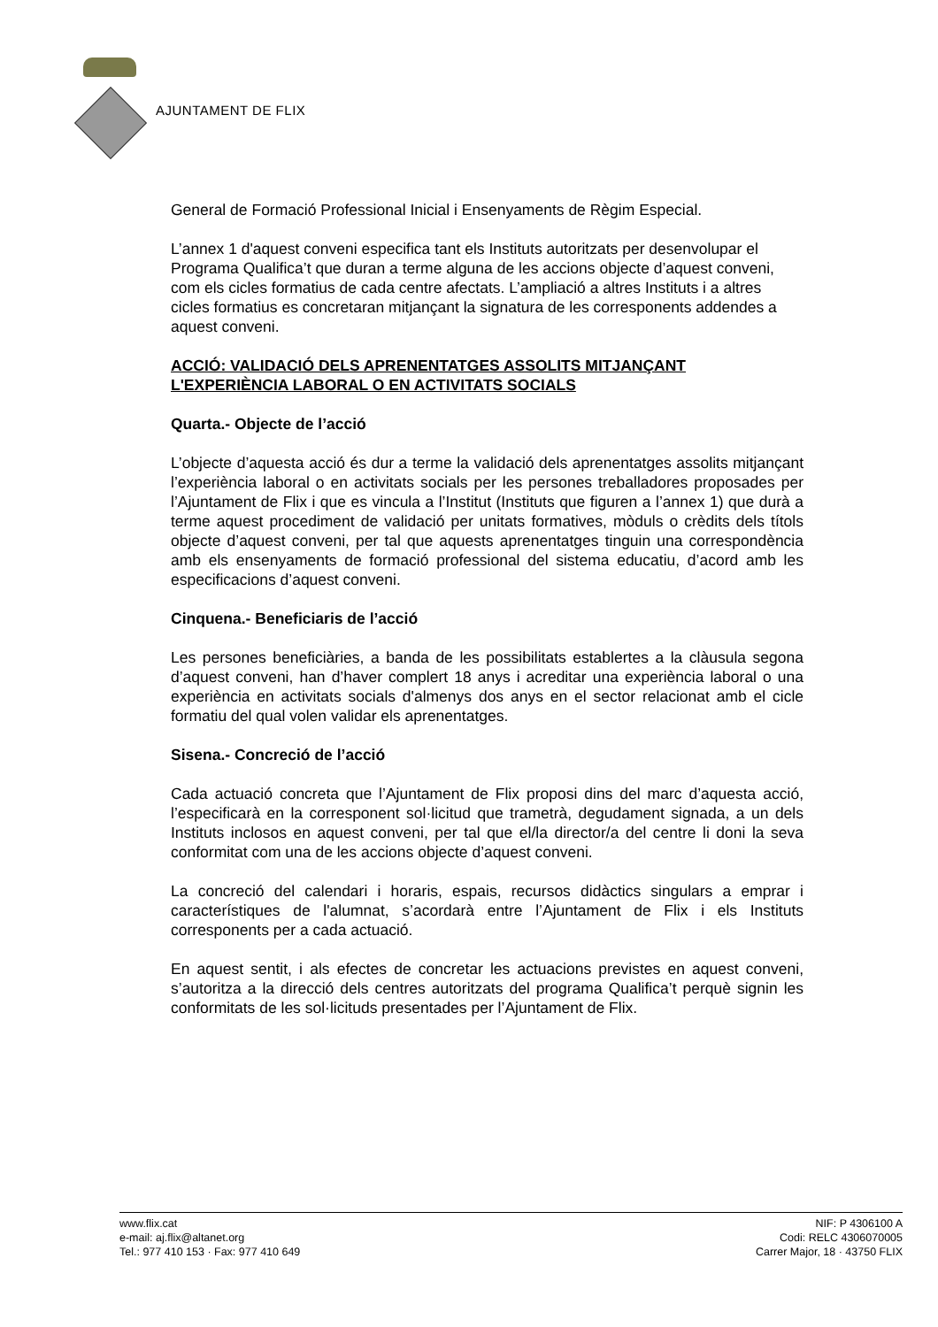AJUNTAMENT DE FLIX
General de Formació Professional Inicial i Ensenyaments de Règim Especial.
L’annex 1 d'aquest conveni especifica tant els Instituts autoritzats per desenvolupar el Programa Qualifica’t que duran a terme alguna de les accions objecte d’aquest conveni, com els cicles formatius de cada centre afectats. L’ampliació a altres Instituts i a altres cicles formatius es concretaran mitjançant la signatura de les corresponents addendes a aquest conveni.
ACCIÓ: VALIDACIÓ DELS APRENENTATGES ASSOLITS MITJANÇANT L'EXPERIÈNCIA LABORAL O EN ACTIVITATS SOCIALS
Quarta.- Objecte de l’acció
L’objecte d’aquesta acció és dur a terme la validació dels aprenentatges assolits mitjançant l’experiència laboral o en activitats socials per les persones treballadores proposades per l’Ajuntament de Flix i que es vincula a l’Institut (Instituts que figuren a l’annex 1) que durà a terme aquest procediment de validació per unitats formatives, mòduls o crèdits dels títols objecte d’aquest conveni, per tal que aquests aprenentatges tinguin una correspondència amb els ensenyaments de formació professional del sistema educatiu, d’acord amb les especificacions d’aquest conveni.
Cinquena.- Beneficiaris de l’acció
Les persones beneficiàries, a banda de les possibilitats establertes a la clàusula segona d’aquest conveni, han d’haver complert 18 anys i acreditar una experiència laboral o una experiència en activitats socials d'almenys dos anys en el sector relacionat amb el cicle formatiu del qual volen validar els aprenentatges.
Sisena.- Concreció de l’acció
Cada actuació concreta que l’Ajuntament de Flix proposi dins del marc d’aquesta acció, l’especificarà en la corresponent sol·licitud que trametrà, degudament signada, a un dels Instituts inclosos en aquest conveni, per tal que el/la director/a del centre li doni la seva conformitat com una de les accions objecte d’aquest conveni.
La concreció del calendari i horaris, espais, recursos didàctics singulars a emprar i característiques de l'alumnat, s’acordarà entre l’Ajuntament de Flix i els Instituts corresponents per a cada actuació.
En aquest sentit, i als efectes de concretar les actuacions previstes en aquest conveni, s’autoritza a la direcció dels centres autoritzats del programa Qualifica’t perquè signin les conformitats de les sol·licituds presentades per l’Ajuntament de Flix.
www.flix.cat
e-mail: aj.flix@altanet.org
Tel.: 977 410 153 · Fax: 977 410 649
NIF: P 4306100 A
Codi: RELC 4306070005
Carrer Major, 18 · 43750 FLIX